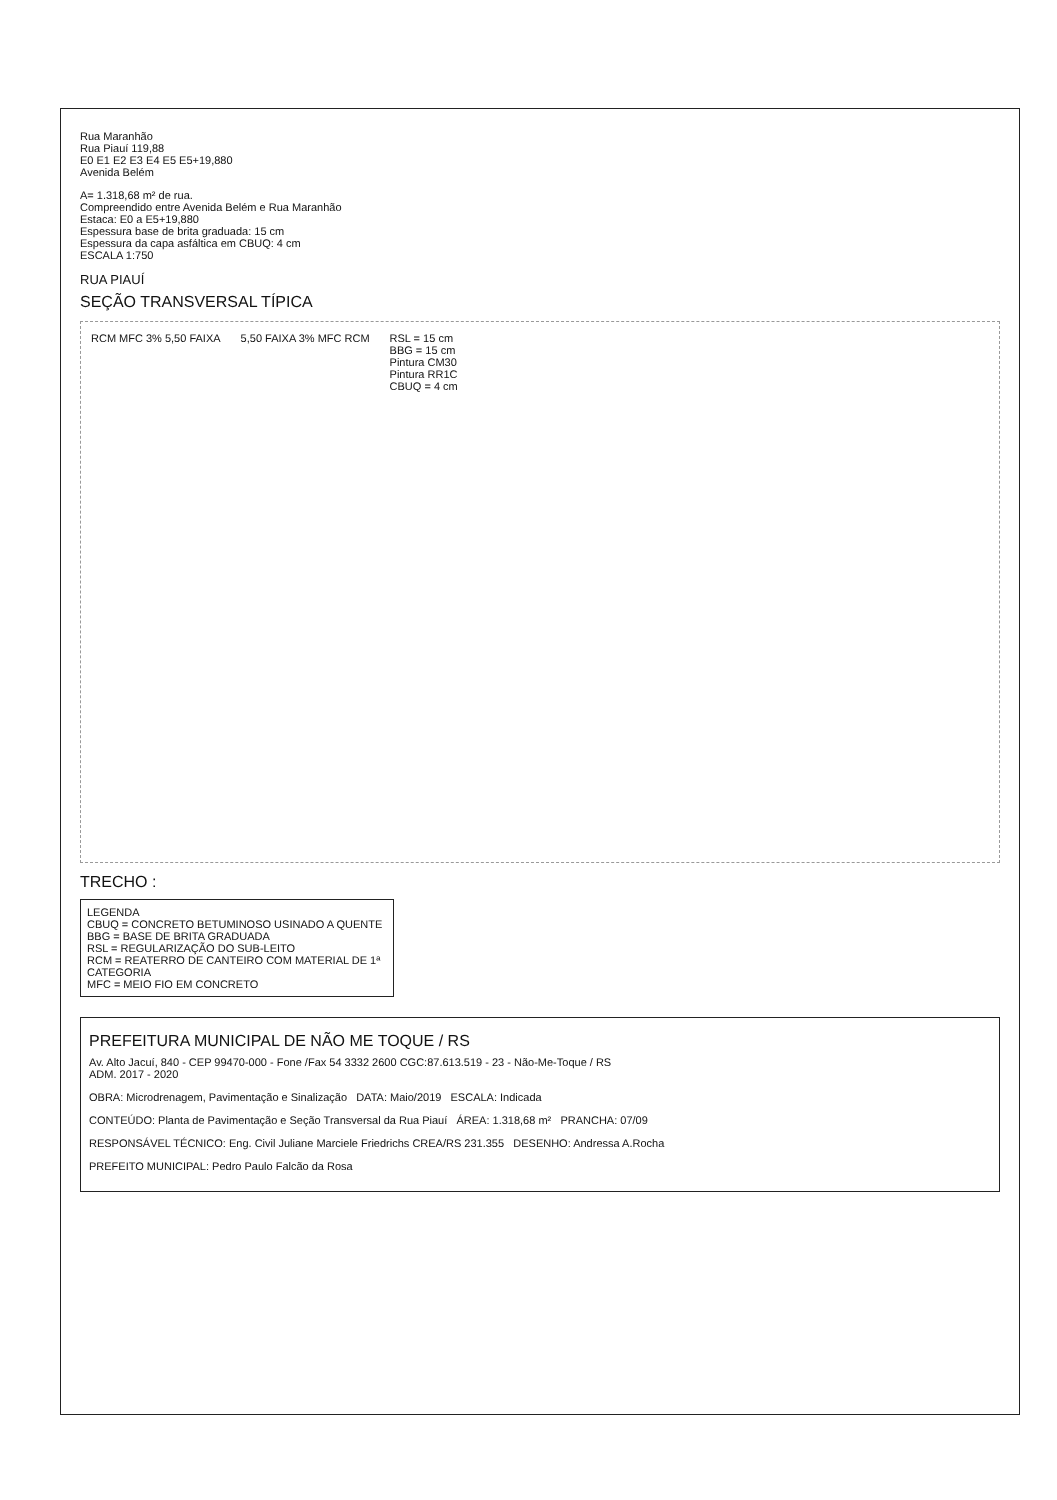Rua Maranhão
Rua Piauí 119,88
E0 E1 E2 E3 E4 E5 E5+19,880
Avenida Belém
A= 1.318,68 m² de rua.
Compreendido entre Avenida Belém e Rua Maranhão
Estaca: E0 a E5+19,880
Espessura base de brita graduada: 15 cm
Espessura da capa asfáltica em CBUQ: 4 cm
ESCALA 1:750
RUA PIAUÍ
SEÇÃO TRANSVERSAL TÍPICA
RCM MFC 3% 5,50 FAIXA 5,50 FAIXA 3% MFC RCM RSL = 15 cm
BBG = 15 cm
Pintura CM30
Pintura RR1C
CBUQ = 4 cm
TRECHO :
LEGENDA
CBUQ = CONCRETO BETUMINOSO USINADO A QUENTE
BBG = BASE DE BRITA GRADUADA
RSL = REGULARIZAÇÃO DO SUB-LEITO
RCM = REATERRO DE CANTEIRO COM MATERIAL DE 1ª CATEGORIA
MFC = MEIO FIO EM CONCRETO
PREFEITURA MUNICIPAL DE NÃO ME TOQUE / RS
Av. Alto Jacuí, 840 - CEP 99470-000 - Fone /Fax 54 3332 2600 CGC:87.613.519 - 23 - Não-Me-Toque / RS
ADM. 2017 - 2020
OBRA: Microdrenagem, Pavimentação e Sinalização DATA: Maio/2019 ESCALA: Indicada
CONTEÚDO: Planta de Pavimentação e Seção Transversal da Rua Piauí ÁREA: 1.318,68 m² PRANCHA: 07/09
RESPONSÁVEL TÉCNICO: Eng. Civil Juliane Marciele Friedrichs CREA/RS 231.355 DESENHO: Andressa A.Rocha
PREFEITO MUNICIPAL: Pedro Paulo Falcão da Rosa